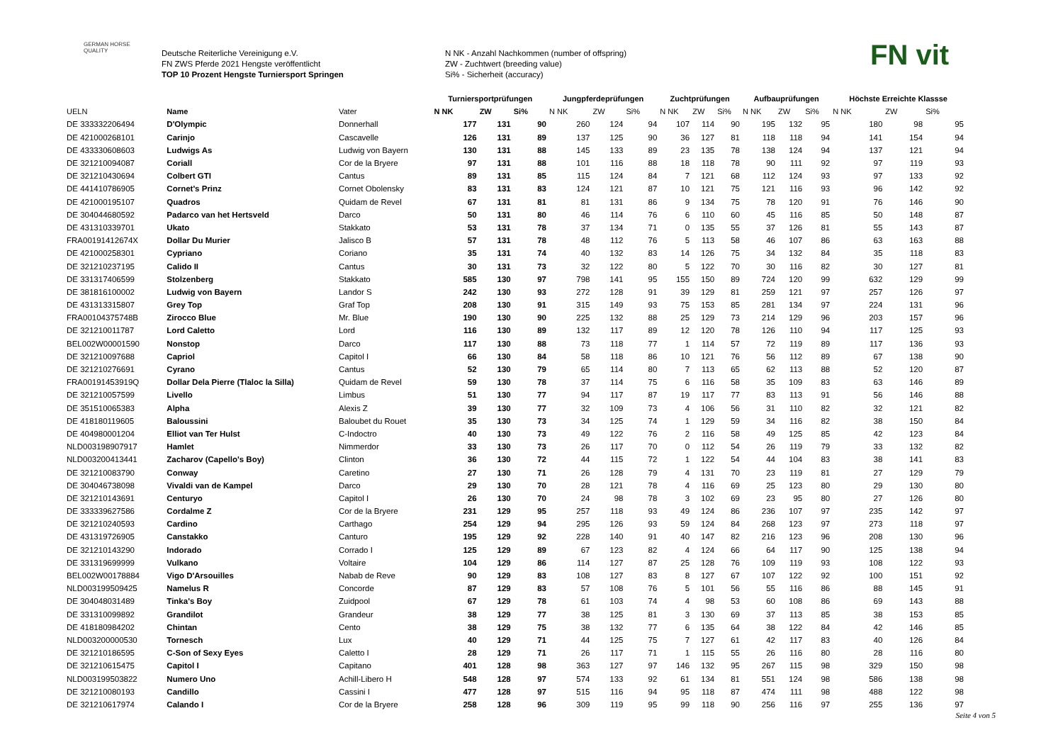GERMAN HORSE QUALITY
Deutsche Reiterliche Vereinigung e.V.
FN ZWS Pferde 2021 Hengste veröffentlicht
TOP 10 Prozent Hengste Turniersport Springen
N NK - Anzahl Nachkommen (number of offspring)
ZW - Zuchtwert (breeding value)
Si% - Sicherheit (accuracy)
FN vit
| | | | Turniersportprüfungen | | | Jungpferdeprüfungen | | | Zuchtprüfungen | | | Aufbauprüfungen | | | Höchste Erreichte Klassse | | |
| --- | --- | --- | --- | --- | --- | --- | --- | --- | --- | --- | --- | --- | --- | --- | --- | --- | --- |
| UELN | Name | Vater | N NK | ZW | Si% | N NK | ZW | Si% | N NK | ZW | Si% | N NK | ZW | Si% | N NK | ZW | Si% |
| DE 333332206494 | D'Olympic | Donnerhall | 177 | 131 | 90 | 260 | 124 | 94 | 107 | 114 | 90 | 195 | 132 | 95 | 180 | 98 | 95 |
| DE 421000268101 | Carinjo | Cascavelle | 126 | 131 | 89 | 137 | 125 | 90 | 36 | 127 | 81 | 118 | 118 | 94 | 141 | 154 | 94 |
| DE 433330608603 | Ludwigs As | Ludwig von Bayern | 130 | 131 | 88 | 145 | 133 | 89 | 23 | 135 | 78 | 138 | 124 | 94 | 137 | 121 | 94 |
| DE 321210094087 | Coriall | Cor de la Bryere | 97 | 131 | 88 | 101 | 116 | 88 | 18 | 118 | 78 | 90 | 111 | 92 | 97 | 119 | 93 |
| DE 321210430694 | Colbert GTI | Cantus | 89 | 131 | 85 | 115 | 124 | 84 | 7 | 121 | 68 | 112 | 124 | 93 | 97 | 133 | 92 |
| DE 441410786905 | Cornet's Prinz | Cornet Obolensky | 83 | 131 | 83 | 124 | 121 | 87 | 10 | 121 | 75 | 121 | 116 | 93 | 96 | 142 | 92 |
| DE 421000195107 | Quadros | Quidam de Revel | 67 | 131 | 81 | 81 | 131 | 86 | 9 | 134 | 75 | 78 | 120 | 91 | 76 | 146 | 90 |
| DE 304044680592 | Padarco van het Hertsveld | Darco | 50 | 131 | 80 | 46 | 114 | 76 | 6 | 110 | 60 | 45 | 116 | 85 | 50 | 148 | 87 |
| DE 431310339701 | Ukato | Stakkato | 53 | 131 | 78 | 37 | 134 | 71 | 0 | 135 | 55 | 37 | 126 | 81 | 55 | 143 | 87 |
| FRA00191412674X | Dollar Du Murier | Jalisco B | 57 | 131 | 78 | 48 | 112 | 76 | 5 | 113 | 58 | 46 | 107 | 86 | 63 | 163 | 88 |
| DE 421000258301 | Cypriano | Coriano | 35 | 131 | 74 | 40 | 132 | 83 | 14 | 126 | 75 | 34 | 132 | 84 | 35 | 118 | 83 |
| DE 321210237195 | Calido II | Cantus | 30 | 131 | 73 | 32 | 122 | 80 | 5 | 122 | 70 | 30 | 116 | 82 | 30 | 127 | 81 |
| DE 331317406599 | Stolzenberg | Stakkato | 585 | 130 | 97 | 798 | 141 | 95 | 155 | 150 | 89 | 724 | 120 | 99 | 632 | 129 | 99 |
| DE 381816100002 | Ludwig von Bayern | Landor S | 242 | 130 | 93 | 272 | 128 | 91 | 39 | 129 | 81 | 259 | 121 | 97 | 257 | 126 | 97 |
| DE 431313315807 | Grey Top | Graf Top | 208 | 130 | 91 | 315 | 149 | 93 | 75 | 153 | 85 | 281 | 134 | 97 | 224 | 131 | 96 |
| FRA00104375748B | Zirocco Blue | Mr. Blue | 190 | 130 | 90 | 225 | 132 | 88 | 25 | 129 | 73 | 214 | 129 | 96 | 203 | 157 | 96 |
| DE 321210011787 | Lord Caletto | Lord | 116 | 130 | 89 | 132 | 117 | 89 | 12 | 120 | 78 | 126 | 110 | 94 | 117 | 125 | 93 |
| BEL002W00001590 | Nonstop | Darco | 117 | 130 | 88 | 73 | 118 | 77 | 1 | 114 | 57 | 72 | 119 | 89 | 117 | 136 | 93 |
| DE 321210097688 | Capriol | Capitol I | 66 | 130 | 84 | 58 | 118 | 86 | 10 | 121 | 76 | 56 | 112 | 89 | 67 | 138 | 90 |
| DE 321210276691 | Cyrano | Cantus | 52 | 130 | 79 | 65 | 114 | 80 | 7 | 113 | 65 | 62 | 113 | 88 | 52 | 120 | 87 |
| FRA00191453919Q | Dollar Dela Pierre (Tlaloc la Silla) | Quidam de Revel | 59 | 130 | 78 | 37 | 114 | 75 | 6 | 116 | 58 | 35 | 109 | 83 | 63 | 146 | 89 |
| DE 321210057599 | Livello | Limbus | 51 | 130 | 77 | 94 | 117 | 87 | 19 | 117 | 77 | 83 | 113 | 91 | 56 | 146 | 88 |
| DE 351510065383 | Alpha | Alexis Z | 39 | 130 | 77 | 32 | 109 | 73 | 4 | 106 | 56 | 31 | 110 | 82 | 32 | 121 | 82 |
| DE 418180119605 | Baloussini | Baloubet du Rouet | 35 | 130 | 73 | 34 | 125 | 74 | 1 | 129 | 59 | 34 | 116 | 82 | 38 | 150 | 84 |
| DE 404980001204 | Elliot van Ter Hulst | C-Indoctro | 40 | 130 | 73 | 49 | 122 | 76 | 2 | 116 | 58 | 49 | 125 | 85 | 42 | 123 | 84 |
| NLD003198907917 | Hamlet | Nimmerdor | 33 | 130 | 73 | 26 | 117 | 70 | 0 | 112 | 54 | 26 | 119 | 79 | 33 | 132 | 82 |
| NLD003200413441 | Zacharov (Capello's Boy) | Clinton | 36 | 130 | 72 | 44 | 115 | 72 | 1 | 122 | 54 | 44 | 104 | 83 | 38 | 141 | 83 |
| DE 321210083790 | Conway | Caretino | 27 | 130 | 71 | 26 | 128 | 79 | 4 | 131 | 70 | 23 | 119 | 81 | 27 | 129 | 79 |
| DE 304046738098 | Vivaldi van de Kampel | Darco | 29 | 130 | 70 | 28 | 121 | 78 | 4 | 116 | 69 | 25 | 123 | 80 | 29 | 130 | 80 |
| DE 321210143691 | Centuryo | Capitol I | 26 | 130 | 70 | 24 | 98 | 78 | 3 | 102 | 69 | 23 | 95 | 80 | 27 | 126 | 80 |
| DE 333339627586 | Cordalme Z | Cor de la Bryere | 231 | 129 | 95 | 257 | 118 | 93 | 49 | 124 | 86 | 236 | 107 | 97 | 235 | 142 | 97 |
| DE 321210240593 | Cardino | Carthago | 254 | 129 | 94 | 295 | 126 | 93 | 59 | 124 | 84 | 268 | 123 | 97 | 273 | 118 | 97 |
| DE 431319726905 | Canstakko | Canturo | 195 | 129 | 92 | 228 | 140 | 91 | 40 | 147 | 82 | 216 | 123 | 96 | 208 | 130 | 96 |
| DE 321210143290 | Indorado | Corrado I | 125 | 129 | 89 | 67 | 123 | 82 | 4 | 124 | 66 | 64 | 117 | 90 | 125 | 138 | 94 |
| DE 331319699999 | Vulkano | Voltaire | 104 | 129 | 86 | 114 | 127 | 87 | 25 | 128 | 76 | 109 | 119 | 93 | 108 | 122 | 93 |
| BEL002W00178884 | Vigo D'Arsouilles | Nabab de Reve | 90 | 129 | 83 | 108 | 127 | 83 | 8 | 127 | 67 | 107 | 122 | 92 | 100 | 151 | 92 |
| NLD003199509425 | Namelus R | Concorde | 87 | 129 | 83 | 57 | 108 | 76 | 5 | 101 | 56 | 55 | 116 | 86 | 88 | 145 | 91 |
| DE 304048031489 | Tinka's Boy | Zuidpool | 67 | 129 | 78 | 61 | 103 | 74 | 4 | 98 | 53 | 60 | 108 | 86 | 69 | 143 | 88 |
| DE 331310099892 | Grandilot | Grandeur | 38 | 129 | 77 | 38 | 125 | 81 | 3 | 130 | 69 | 37 | 113 | 85 | 38 | 153 | 85 |
| DE 418180984202 | Chintan | Cento | 38 | 129 | 75 | 38 | 132 | 77 | 6 | 135 | 64 | 38 | 122 | 84 | 42 | 146 | 85 |
| NLD003200000530 | Tornesch | Lux | 40 | 129 | 71 | 44 | 125 | 75 | 7 | 127 | 61 | 42 | 117 | 83 | 40 | 126 | 84 |
| DE 321210186595 | C-Son of Sexy Eyes | Caletto I | 28 | 129 | 71 | 26 | 117 | 71 | 1 | 115 | 55 | 26 | 116 | 80 | 28 | 116 | 80 |
| DE 321210615475 | Capitol I | Capitano | 401 | 128 | 98 | 363 | 127 | 97 | 146 | 132 | 95 | 267 | 115 | 98 | 329 | 150 | 98 |
| NLD003199503822 | Numero Uno | Achill-Libero H | 548 | 128 | 97 | 574 | 133 | 92 | 61 | 134 | 81 | 551 | 124 | 98 | 586 | 138 | 98 |
| DE 321210080193 | Candillo | Cassini I | 477 | 128 | 97 | 515 | 116 | 94 | 95 | 118 | 87 | 474 | 111 | 98 | 488 | 122 | 98 |
| DE 321210617974 | Calando I | Cor de la Bryere | 258 | 128 | 96 | 309 | 119 | 95 | 99 | 118 | 90 | 256 | 116 | 97 | 255 | 136 | 97 |
Seite 4 von 5